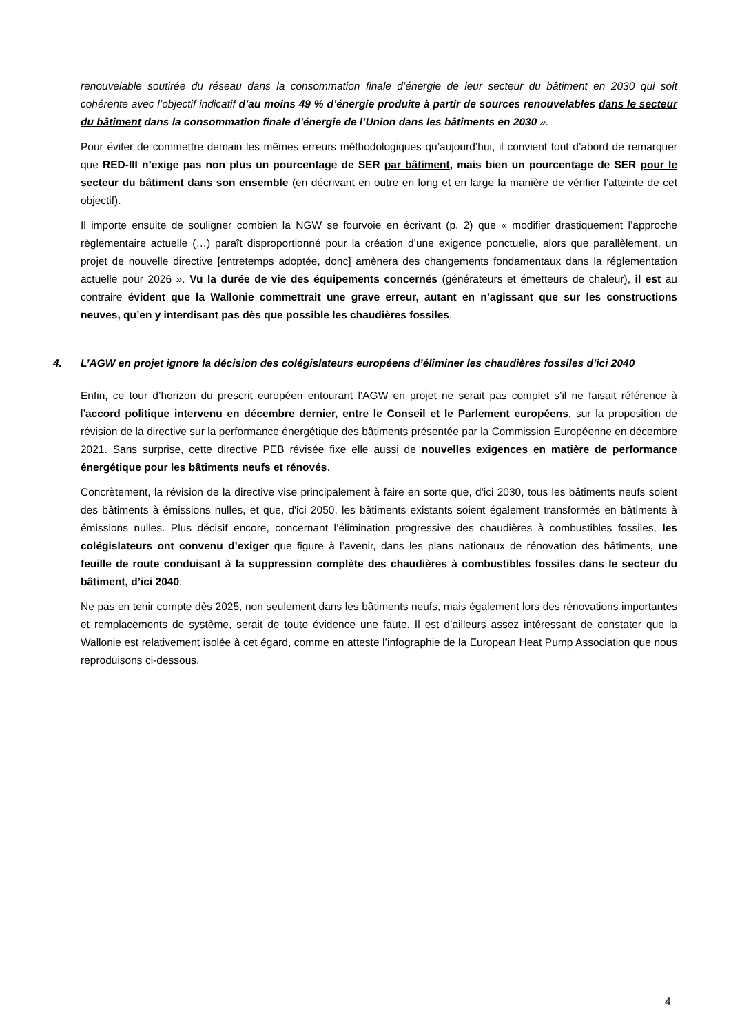renouvelable soutirée du réseau dans la consommation finale d’énergie de leur secteur du bâtiment en 2030 qui soit cohérente avec l’objectif indicatif d’au moins 49 % d’énergie produite à partir de sources renouvelables dans le secteur du bâtiment dans la consommation finale d’énergie de l’Union dans les bâtiments en 2030 ».
Pour éviter de commettre demain les mêmes erreurs méthodologiques qu’aujourd’hui, il convient tout d’abord de remarquer que RED-III n’exige pas non plus un pourcentage de SER par bâtiment, mais bien un pourcentage de SER pour le secteur du bâtiment dans son ensemble (en décrivant en outre en long et en large la manière de vérifier l’atteinte de cet objectif).
Il importe ensuite de souligner combien la NGW se fourvoie en écrivant (p. 2) que « modifier drastiquement l’approche règlementaire actuelle (…) paraît disproportionné pour la création d’une exigence ponctuelle, alors que parallèlement, un projet de nouvelle directive [entretemps adoptée, donc] amènera des changements fondamentaux dans la réglementation actuelle pour 2026 ». Vu la durée de vie des équipements concernés (générateurs et émetteurs de chaleur), il est au contraire évident que la Wallonie commettrait une grave erreur, autant en n’agissant que sur les constructions neuves, qu’en y interdisant pas dès que possible les chaudières fossiles.
4. L’AGW en projet ignore la décision des colégislateurs européens d’éliminer les chaudières fossiles d’ici 2040
Enfin, ce tour d’horizon du prescrit européen entourant l’AGW en projet ne serait pas complet s’il ne faisait référence à l’accord politique intervenu en décembre dernier, entre le Conseil et le Parlement européens, sur la proposition de révision de la directive sur la performance énergétique des bâtiments présentée par la Commission Européenne en décembre 2021. Sans surprise, cette directive PEB révisée fixe elle aussi de nouvelles exigences en matière de performance énergétique pour les bâtiments neufs et rénovés.
Concrètement, la révision de la directive vise principalement à faire en sorte que, d'ici 2030, tous les bâtiments neufs soient des bâtiments à émissions nulles, et que, d'ici 2050, les bâtiments existants soient également transformés en bâtiments à émissions nulles. Plus décisif encore, concernant l’élimination progressive des chaudières à combustibles fossiles, les colégislateurs ont convenu d’exiger que figure à l’avenir, dans les plans nationaux de rénovation des bâtiments, une feuille de route conduisant à la suppression complète des chaudières à combustibles fossiles dans le secteur du bâtiment, d’ici 2040.
Ne pas en tenir compte dès 2025, non seulement dans les bâtiments neufs, mais également lors des rénovations importantes et remplacements de système, serait de toute évidence une faute. Il est d’ailleurs assez intéressant de constater que la Wallonie est relativement isolée à cet égard, comme en atteste l’infographie de la European Heat Pump Association que nous reproduisons ci-dessous.
4